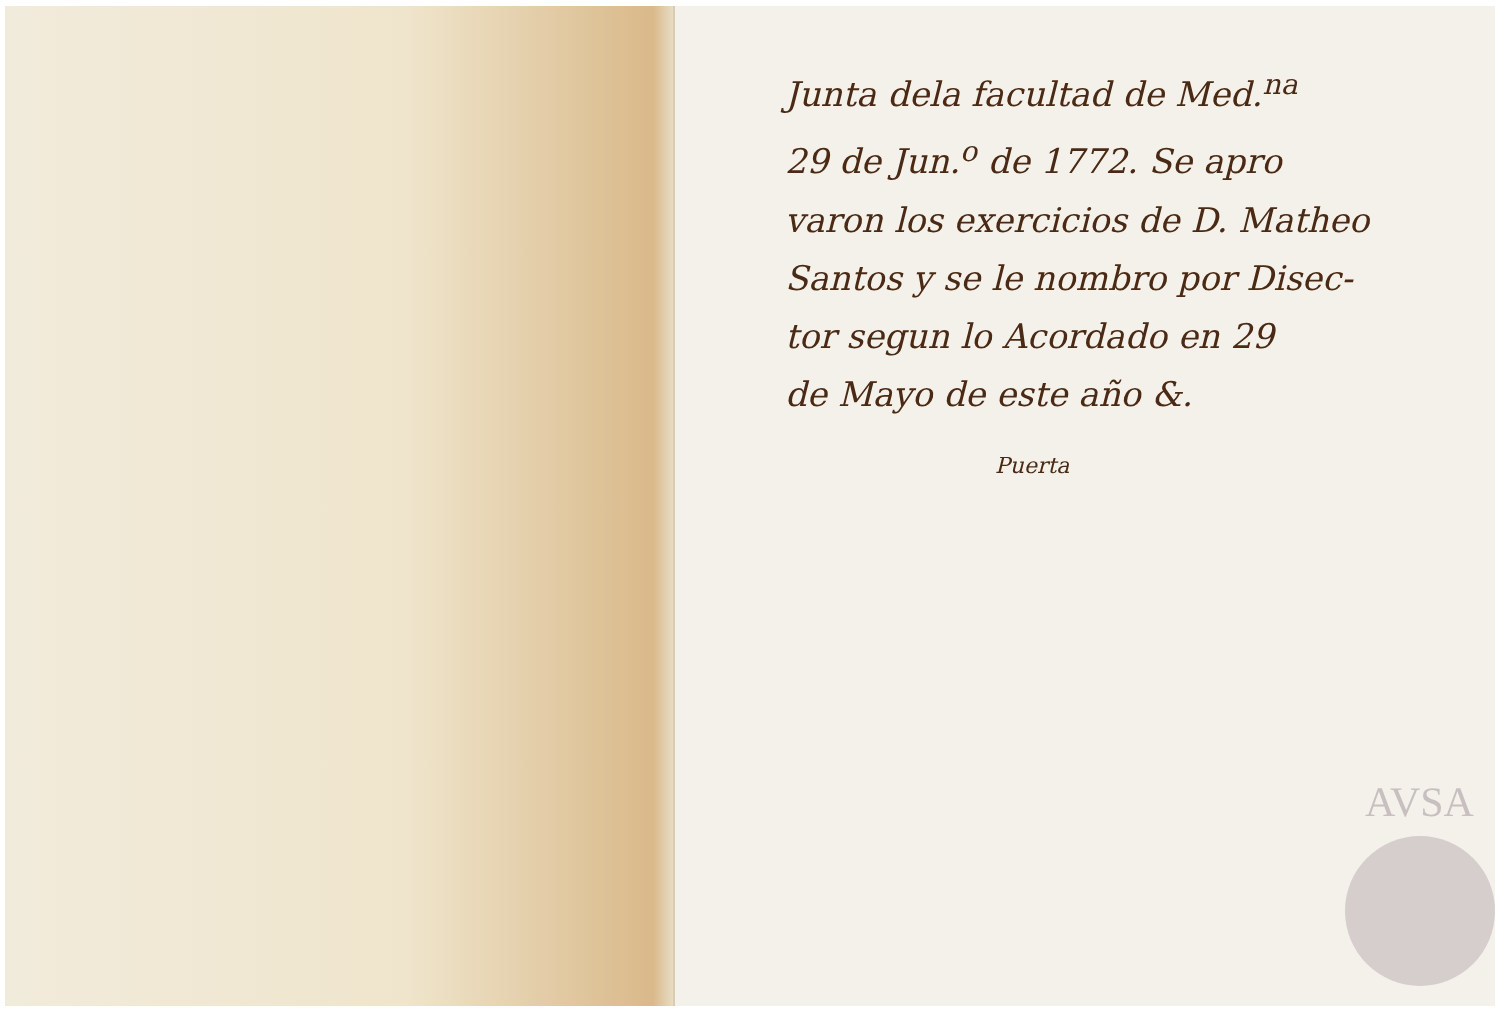Junta dela facultad de Med.<sup>na</sup>
29 de Jun.<sup>o</sup> de 1772. Se apro
varon los exercicios de D. Matheo
Santos y se le nombro por Disec-
tor segun lo Acordado en 29
de Mayo de este año &.
Puerta
AVSA